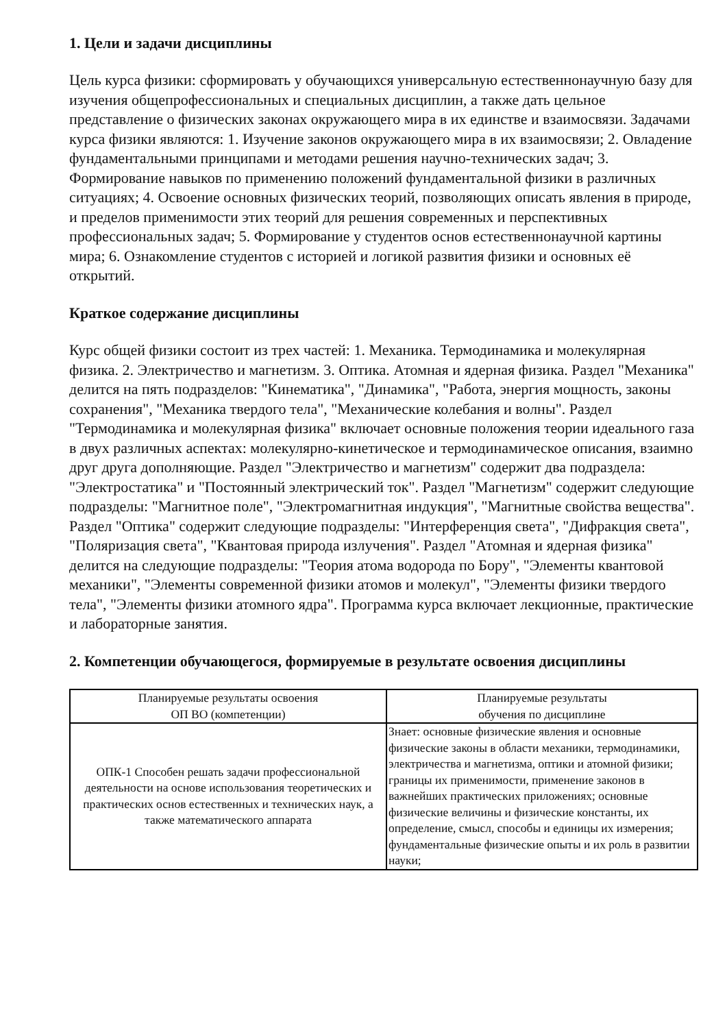1. Цели и задачи дисциплины
Цель курса физики: сформировать у обучающихся универсальную естественнонаучную базу для изучения общепрофессиональных и специальных дисциплин, а также дать цельное представление о физических законах окружающего мира в их единстве и взаимосвязи. Задачами курса физики являются: 1. Изучение законов окружающего мира в их взаимосвязи; 2. Овладение фундаментальными принципами и методами решения научно-технических задач; 3. Формирование навыков по применению положений фундаментальной физики в различных ситуациях; 4. Освоение основных физических теорий, позволяющих описать явления в природе, и пределов применимости этих теорий для решения современных и перспективных профессиональных задач; 5. Формирование у студентов основ естественнонаучной картины мира; 6. Ознакомление студентов с историей и логикой развития физики и основных её открытий.
Краткое содержание дисциплины
Курс общей физики состоит из трех частей: 1. Механика. Термодинамика и молекулярная физика. 2. Электричество и магнетизм. 3. Оптика. Атомная и ядерная физика. Раздел "Механика" делится на пять подразделов: "Кинематика", "Динамика", "Работа, энергия мощность, законы сохранения", "Механика твердого тела", "Механические колебания и волны". Раздел "Термодинамика и молекулярная физика" включает основные положения теории идеального газа в двух различных аспектах: молекулярно-кинетическое и термодинамическое описания, взаимно друг друга дополняющие. Раздел "Электричество и магнетизм" содержит два подраздела: "Электростатика" и "Постоянный электрический ток". Раздел "Магнетизм" содержит следующие подразделы: "Магнитное поле", "Электромагнитная индукция", "Магнитные свойства вещества". Раздел "Оптика" содержит следующие подразделы: "Интерференция света", "Дифракция света", "Поляризация света", "Квантовая природа излучения". Раздел "Атомная и ядерная физика" делится на следующие подразделы: "Теория атома водорода по Бору", "Элементы квантовой механики", "Элементы современной физики атомов и молекул", "Элементы физики твердого тела", "Элементы физики атомного ядра". Программа курса включает лекционные, практические и лабораторные занятия.
2. Компетенции обучающегося, формируемые в результате освоения дисциплины
| Планируемые результаты освоения ОП ВО (компетенции) | Планируемые результаты обучения по дисциплине |
| --- | --- |
| ОПК-1 Способен решать задачи профессиональной деятельности на основе использования теоретических и практических основ естественных и технических наук, а также математического аппарата | Знает: основные физические явления и основные физические законы в области механики, термодинамики, электричества и магнетизма, оптики и атомной физики; границы их применимости, применение законов в важнейших практических приложениях; основные физические величины и физические константы, их определение, смысл, способы и единицы их измерения; фундаментальные физические опыты и их роль в развитии науки; |